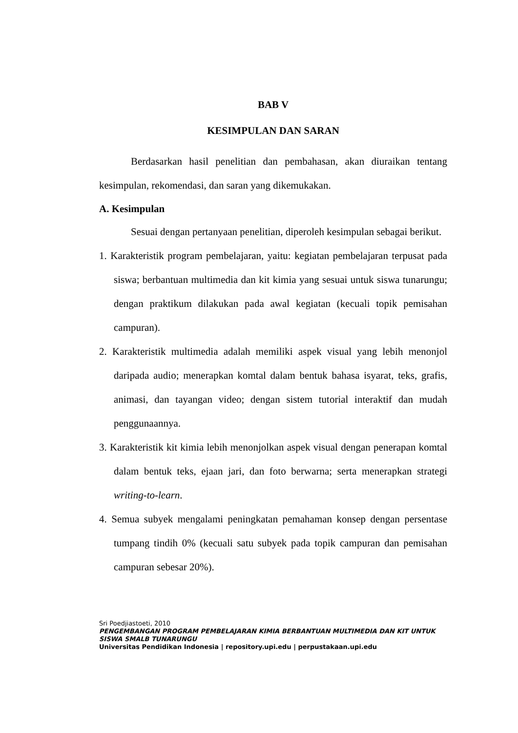BAB V
KESIMPULAN DAN SARAN
Berdasarkan hasil penelitian dan pembahasan, akan diuraikan tentang kesimpulan, rekomendasi, dan saran yang dikemukakan.
A. Kesimpulan
Sesuai dengan pertanyaan penelitian, diperoleh kesimpulan sebagai berikut.
1. Karakteristik program pembelajaran, yaitu: kegiatan pembelajaran terpusat pada siswa; berbantuan multimedia dan kit kimia yang sesuai untuk siswa tunarungu; dengan praktikum dilakukan pada awal kegiatan (kecuali topik pemisahan campuran).
2. Karakteristik multimedia adalah memiliki aspek visual yang lebih menonjol daripada audio; menerapkan komtal dalam bentuk bahasa isyarat, teks, grafis, animasi, dan tayangan video; dengan sistem tutorial interaktif dan mudah penggunaannya.
3. Karakteristik kit kimia lebih menonjolkan aspek visual dengan penerapan komtal dalam bentuk teks, ejaan jari, dan foto berwarna; serta menerapkan strategi writing-to-learn.
4. Semua subyek mengalami peningkatan pemahaman konsep dengan persentase tumpang tindih 0% (kecuali satu subyek pada topik campuran dan pemisahan campuran sebesar 20%).
Sri Poedjiastoeti, 2010
PENGEMBANGAN PROGRAM PEMBELAJARAN KIMIA BERBANTUAN MULTIMEDIA DAN KIT UNTUK SISWA SMALB TUNARUNGU
Universitas Pendidikan Indonesia | repository.upi.edu | perpustakaan.upi.edu